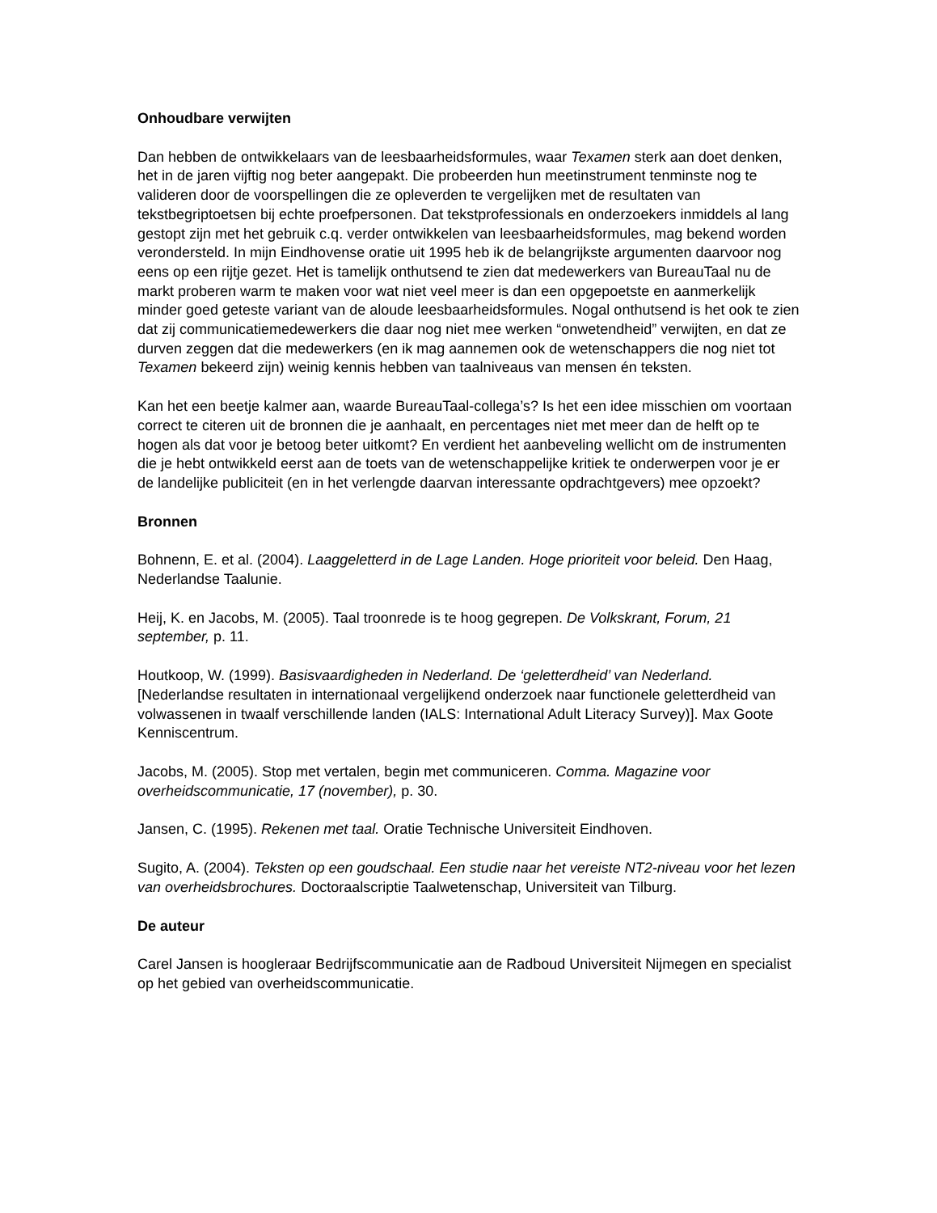Onhoudbare verwijten
Dan hebben de ontwikkelaars van de leesbaarheidsformules, waar Texamen sterk aan doet denken, het in de jaren vijftig nog beter aangepakt. Die probeerden hun meetinstrument tenminste nog te valideren door de voorspellingen die ze opleverden te vergelijken met de resultaten van tekstbegriptoetsen bij echte proefpersonen. Dat tekstprofessionals en onderzoekers inmiddels al lang gestopt zijn met het gebruik c.q. verder ontwikkelen van leesbaarheidsformules, mag bekend worden verondersteld. In mijn Eindhovense oratie uit 1995 heb ik de belangrijkste argumenten daarvoor nog eens op een rijtje gezet. Het is tamelijk onthutsend te zien dat medewerkers van BureauTaal nu de markt proberen warm te maken voor wat niet veel meer is dan een opgepoetste en aanmerkelijk minder goed geteste variant van de aloude leesbaarheidsformules. Nogal onthutsend is het ook te zien dat zij communicatiemedewerkers die daar nog niet mee werken “onwetendheid” verwijten, en dat ze durven zeggen dat die medewerkers (en ik mag aannemen ook de wetenschappers die nog niet tot Texamen bekeerd zijn) weinig kennis hebben van taalniveaus van mensen én teksten.
Kan het een beetje kalmer aan, waarde BureauTaal-collega’s? Is het een idee misschien om voortaan correct te citeren uit de bronnen die je aanhaalt, en percentages niet met meer dan de helft op te hogen als dat voor je betoog beter uitkomt? En verdient het aanbeveling wellicht om de instrumenten die je hebt ontwikkeld eerst aan de toets van de wetenschappelijke kritiek te onderwerpen voor je er de landelijke publiciteit (en in het verlengde daarvan interessante opdrachtgevers) mee opzoekt?
Bronnen
Bohnenn, E. et al. (2004). Laaggeletterd in de Lage Landen. Hoge prioriteit voor beleid. Den Haag, Nederlandse Taalunie.
Heij, K. en Jacobs, M. (2005). Taal troonrede is te hoog gegrepen. De Volkskrant, Forum, 21 september, p. 11.
Houtkoop, W. (1999). Basisvaardigheden in Nederland. De ‘geletterdheid’ van Nederland. [Nederlandse resultaten in internationaal vergelijkend onderzoek naar functionele geletterdheid van volwassenen in twaalf verschillende landen (IALS: International Adult Literacy Survey)]. Max Goote Kenniscentrum.
Jacobs, M. (2005). Stop met vertalen, begin met communiceren. Comma. Magazine voor overheidscommunicatie, 17 (november), p. 30.
Jansen, C. (1995). Rekenen met taal. Oratie Technische Universiteit Eindhoven.
Sugito, A. (2004). Teksten op een goudschaal. Een studie naar het vereiste NT2-niveau voor het lezen van overheidsbrochures. Doctoraalscriptie Taalwetenschap, Universiteit van Tilburg.
De auteur
Carel Jansen is hoogleraar Bedrijfscommunicatie aan de Radboud Universiteit Nijmegen en specialist op het gebied van overheidscommunicatie.